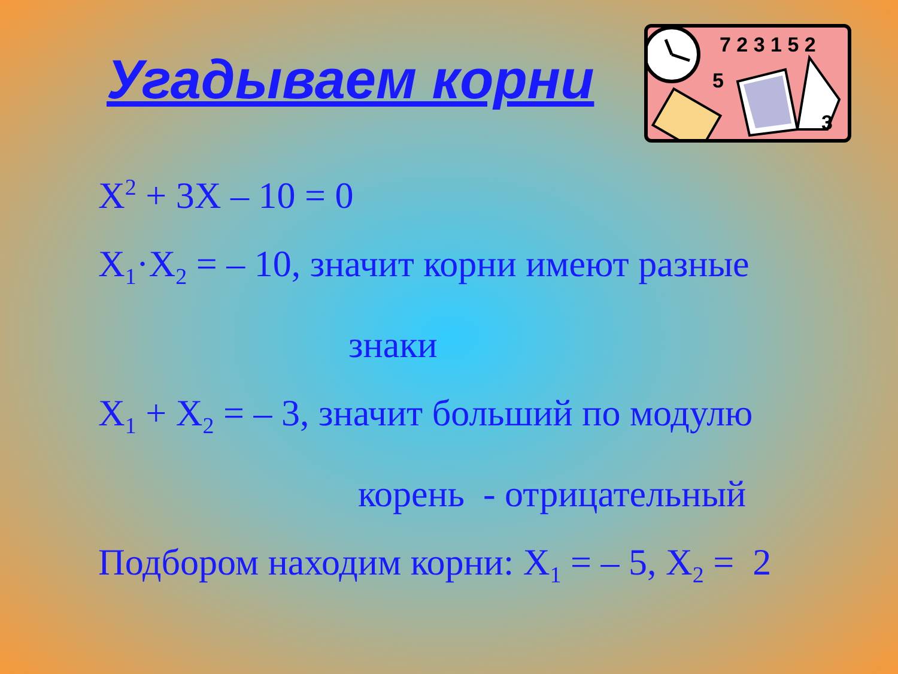Угадываем корни
7 2 3 1 5 2
5
3
X<sup>2</sup> + 3X – 10 = 0
X<sub>1</sub>·X<sub>2</sub> = – 10, значит корни имеют разные
знаки
X<sub>1</sub> + X<sub>2</sub> = – 3, значит больший по модулю
корень - отрицательный
Подбором находим корни: X<sub>1</sub> = – 5, X<sub>2</sub> = 2